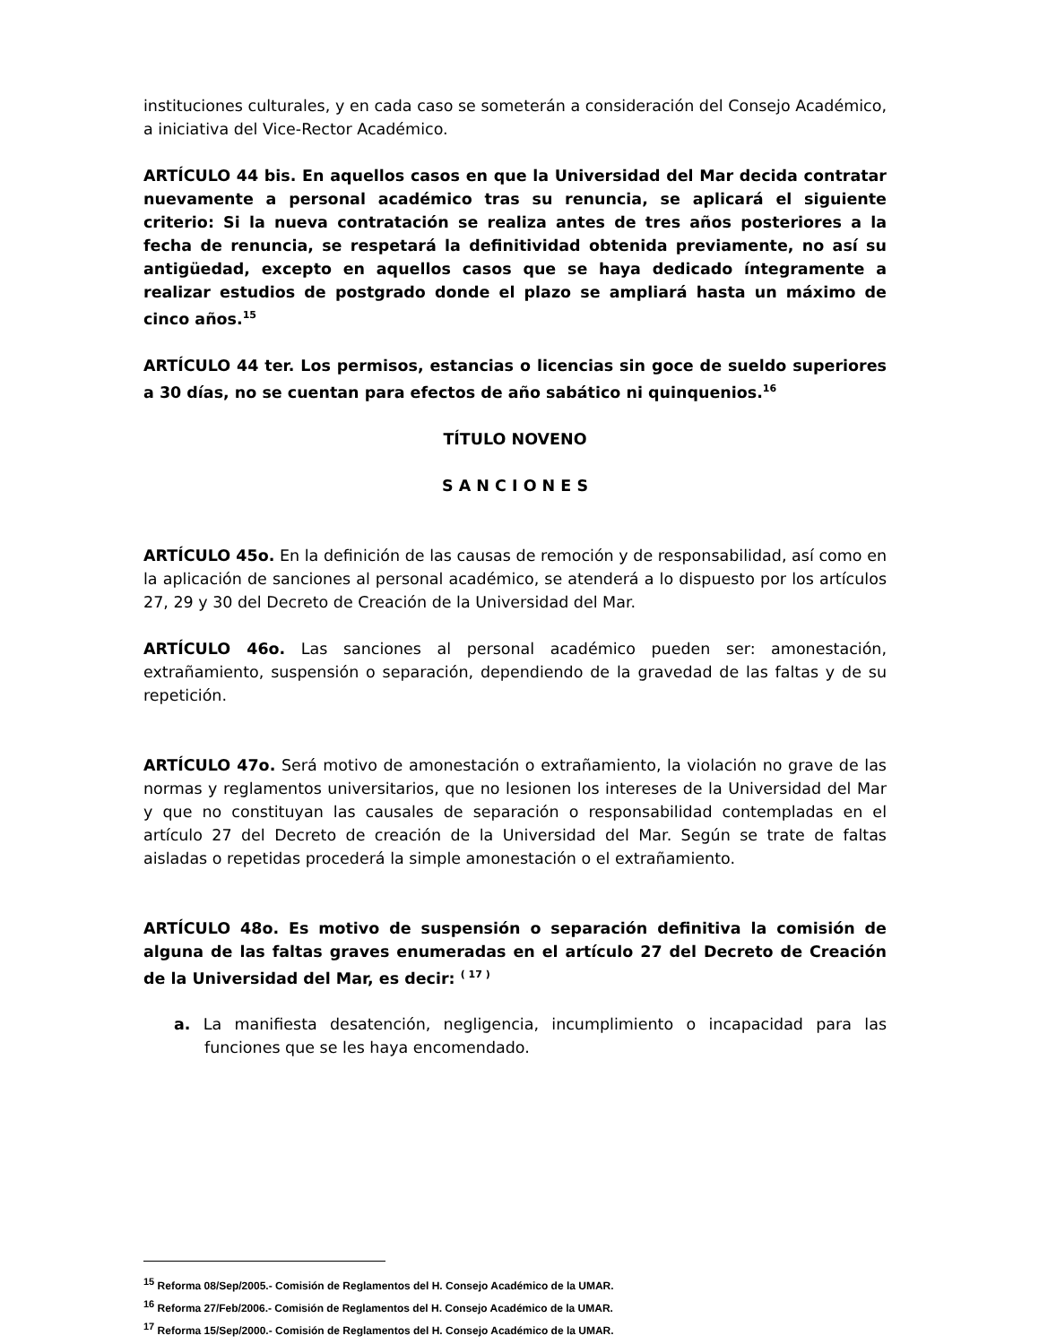instituciones culturales, y en cada caso se someterán a consideración del Consejo Académico, a iniciativa del Vice-Rector Académico.
ARTÍCULO 44 bis. En aquellos casos en que la Universidad del Mar decida contratar nuevamente a personal académico tras su renuncia, se aplicará el siguiente criterio: Si la nueva contratación se realiza antes de tres años posteriores a la fecha de renuncia, se respetará la definitividad obtenida previamente, no así su antigüedad, excepto en aquellos casos que se haya dedicado íntegramente a realizar estudios de postgrado donde el plazo se ampliará hasta un máximo de cinco años.<sup>15</sup>
ARTÍCULO 44 ter. Los permisos, estancias o licencias sin goce de sueldo superiores a 30 días, no se cuentan para efectos de año sabático ni quinquenios.<sup>16</sup>
TÍTULO NOVENO
S A N C I O N E S
ARTÍCULO 45o. En la definición de las causas de remoción y de responsabilidad, así como en la aplicación de sanciones al personal académico, se atenderá a lo dispuesto por los artículos 27, 29 y 30 del Decreto de Creación de la Universidad del Mar.
ARTÍCULO 46o. Las sanciones al personal académico pueden ser: amonestación, extrañamiento, suspensión o separación, dependiendo de la gravedad de las faltas y de su repetición.
ARTÍCULO 47o. Será motivo de amonestación o extrañamiento, la violación no grave de las normas y reglamentos universitarios, que no lesionen los intereses de la Universidad del Mar y que no constituyan las causales de separación o responsabilidad contempladas en el artículo 27 del Decreto de creación de la Universidad del Mar. Según se trate de faltas aisladas o repetidas procederá la simple amonestación o el extrañamiento.
ARTÍCULO 48o. Es motivo de suspensión o separación definitiva la comisión de alguna de las faltas graves enumeradas en el artículo 27 del Decreto de Creación de la Universidad del Mar, es decir: <sup>( 17 )</sup>
a. La manifiesta desatención, negligencia, incumplimiento o incapacidad para las funciones que se les haya encomendado.
<sup>15</sup> Reforma 08/Sep/2005.- Comisión de Reglamentos del H. Consejo Académico de la UMAR.
<sup>16</sup> Reforma 27/Feb/2006.- Comisión de Reglamentos del H. Consejo Académico de la UMAR.
<sup>17</sup> Reforma 15/Sep/2000.- Comisión de Reglamentos del H. Consejo Académico de la UMAR.